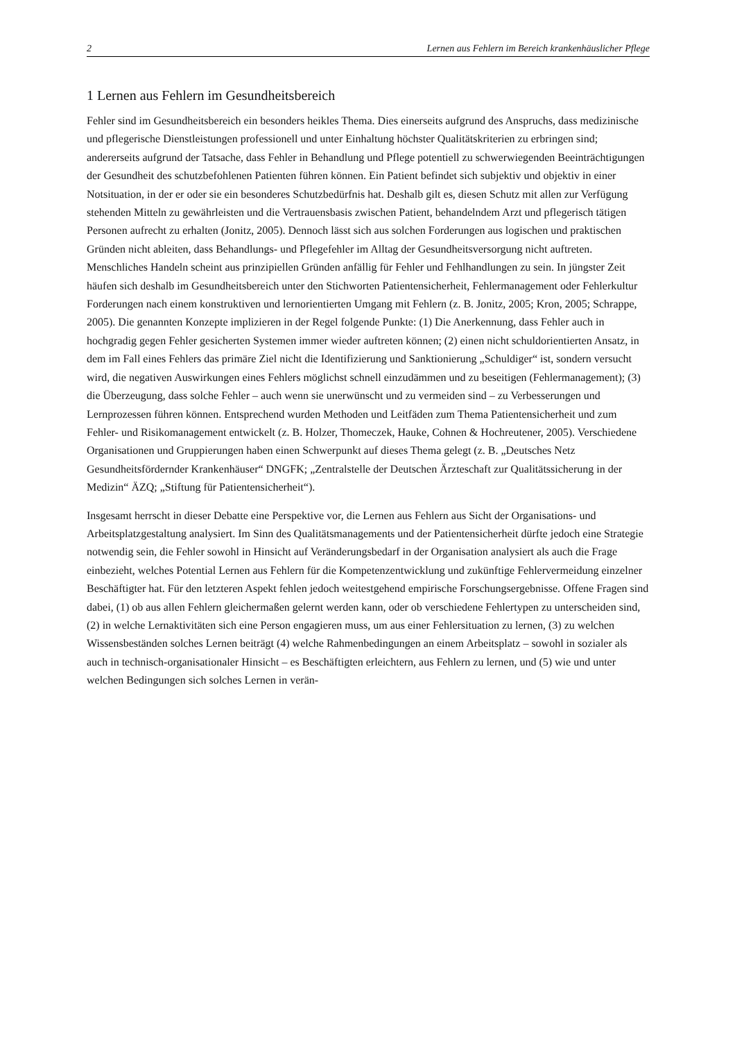2 Lernen aus Fehlern im Bereich krankenhäuslicher Pflege
1 Lernen aus Fehlern im Gesundheitsbereich
Fehler sind im Gesundheitsbereich ein besonders heikles Thema. Dies einerseits aufgrund des Anspruchs, dass medizinische und pflegerische Dienstleistungen professionell und unter Einhaltung höchster Qualitätskriterien zu erbringen sind; andererseits aufgrund der Tatsache, dass Fehler in Behandlung und Pflege potentiell zu schwerwiegenden Beeinträchtigungen der Gesundheit des schutzbefohlenen Patienten führen können. Ein Patient befindet sich subjektiv und objektiv in einer Notsituation, in der er oder sie ein besonderes Schutzbedürfnis hat. Deshalb gilt es, diesen Schutz mit allen zur Verfügung stehenden Mitteln zu gewährleisten und die Vertrauensbasis zwischen Patient, behandelndem Arzt und pflegerisch tätigen Personen aufrecht zu erhalten (Jonitz, 2005). Dennoch lässt sich aus solchen Forderungen aus logischen und praktischen Gründen nicht ableiten, dass Behandlungs- und Pflegefehler im Alltag der Gesundheitsversorgung nicht auftreten. Menschliches Handeln scheint aus prinzipiellen Gründen anfällig für Fehler und Fehlhandlungen zu sein. In jüngster Zeit häufen sich deshalb im Gesundheitsbereich unter den Stichworten Patientensicherheit, Fehlermanagement oder Fehlerkultur Forderungen nach einem konstruktiven und lernorientierten Umgang mit Fehlern (z. B. Jonitz, 2005; Kron, 2005; Schrappe, 2005). Die genannten Konzepte implizieren in der Regel folgende Punkte: (1) Die Anerkennung, dass Fehler auch in hochgradig gegen Fehler gesicherten Systemen immer wieder auftreten können; (2) einen nicht schuldorientierten Ansatz, in dem im Fall eines Fehlers das primäre Ziel nicht die Identifizierung und Sanktionierung „Schuldiger“ ist, sondern versucht wird, die negativen Auswirkungen eines Fehlers möglichst schnell einzudämmen und zu beseitigen (Fehlermanagement); (3) die Überzeugung, dass solche Fehler – auch wenn sie unerwünscht und zu vermeiden sind – zu Verbesserungen und Lernprozessen führen können. Entsprechend wurden Methoden und Leitfäden zum Thema Patientensicherheit und zum Fehler- und Risikomanagement entwickelt (z. B. Holzer, Thomeczek, Hauke, Cohnen & Hochreutener, 2005). Verschiedene Organisationen und Gruppierungen haben einen Schwerpunkt auf dieses Thema gelegt (z. B. „Deutsches Netz Gesundheitsfördernder Krankenhäuser“ DNGFK; „Zentralstelle der Deutschen Ärzteschaft zur Qualitätssicherung in der Medizin“ ÄZQ; „Stiftung für Patientensicherheit“).
Insgesamt herrscht in dieser Debatte eine Perspektive vor, die Lernen aus Fehlern aus Sicht der Organisations- und Arbeitsplatzgestaltung analysiert. Im Sinn des Qualitätsmanagements und der Patientensicherheit dürfte jedoch eine Strategie notwendig sein, die Fehler sowohl in Hinsicht auf Veränderungsbedarf in der Organisation analysiert als auch die Frage einbezieht, welches Potential Lernen aus Fehlern für die Kompetenzentwicklung und zukünftige Fehlervermeidung einzelner Beschäftigter hat. Für den letzteren Aspekt fehlen jedoch weitestgehend empirische Forschungsergebnisse. Offene Fragen sind dabei, (1) ob aus allen Fehlern gleichermaßen gelernt werden kann, oder ob verschiedene Fehlertypen zu unterscheiden sind, (2) in welche Lernaktivitäten sich eine Person engagieren muss, um aus einer Fehlersituation zu lernen, (3) zu welchen Wissensbeständen solches Lernen beiträgt (4) welche Rahmenbedingungen an einem Arbeitsplatz – sowohl in sozialer als auch in technisch-organisationaler Hinsicht – es Beschäftigten erleichtern, aus Fehlern zu lernen, und (5) wie und unter welchen Bedingungen sich solches Lernen in verän-